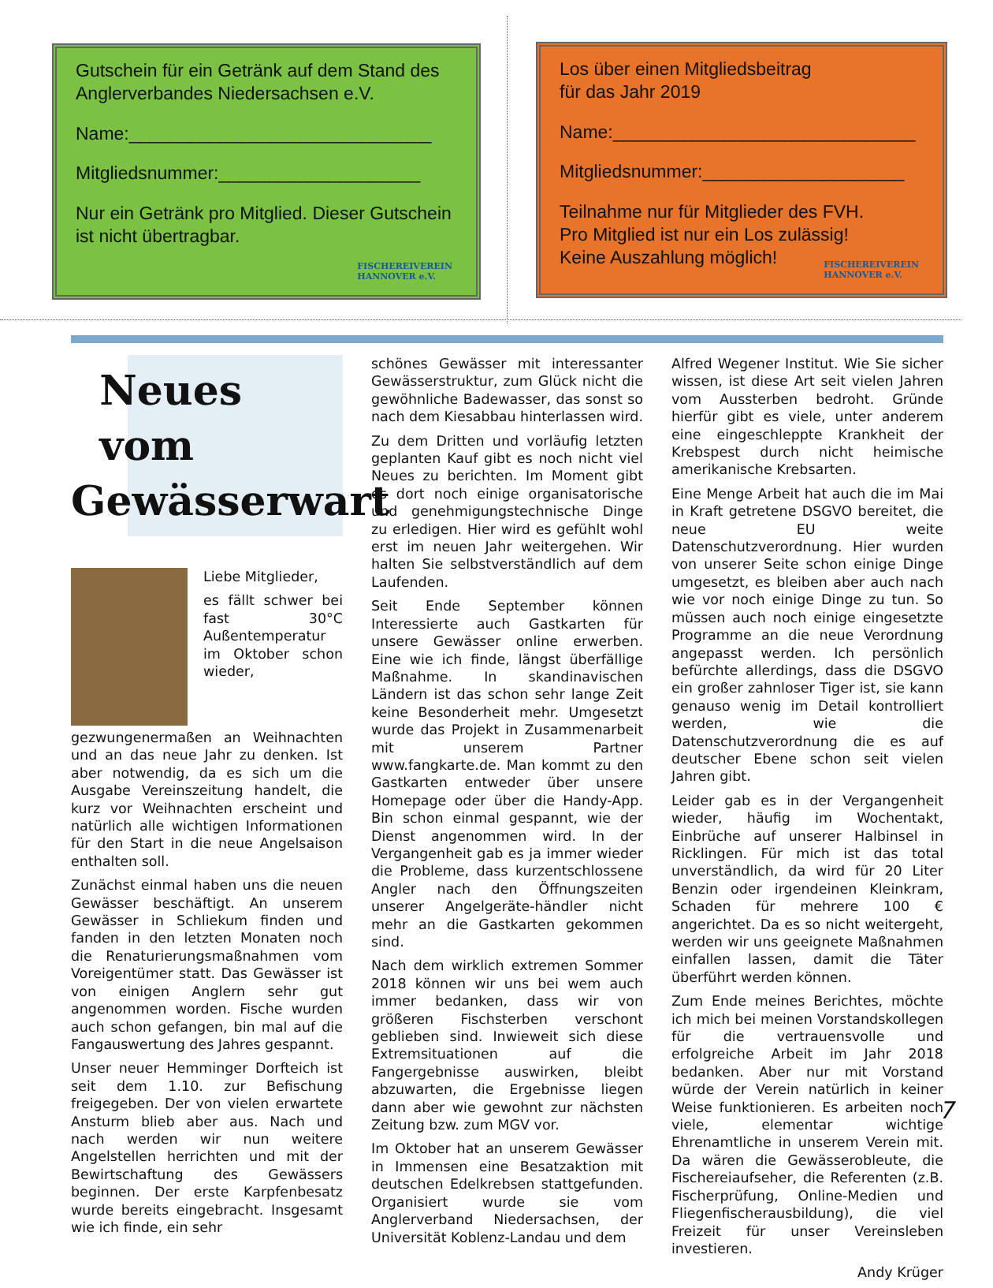Gutschein für ein Getränk auf dem Stand des Anglerverbandes Niedersachsen e.V.
Name:______________________________
Mitgliedsnummer:____________________
Nur ein Getränk pro Mitglied. Dieser Gutschein ist nicht übertragbar.
FISCHEREIVEREIN
HANNOVER e.V.
Los über einen Mitgliedsbeitrag
für das Jahr 2019
Name:______________________________
Mitgliedsnummer:____________________
Teilnahme nur für Mitglieder des FVH.
Pro Mitglied ist nur ein Los zulässig!
Keine Auszahlung möglich!
FISCHEREIVEREIN
HANNOVER e.V.
Neues
vom
Gewässerwart
Liebe Mitglieder,
es fällt schwer bei fast 30°C Außentemperatur im Oktober schon wieder, gezwungenermaßen an Weihnachten und an das neue Jahr zu denken. Ist aber notwendig, da es sich um die Ausgabe Vereinszeitung handelt, die kurz vor Weihnachten erscheint und natürlich alle wichtigen Informationen für den Start in die neue Angelsaison enthalten soll.
Zunächst einmal haben uns die neuen Gewässer beschäftigt. An unserem Gewässer in Schliekum finden und fanden in den letzten Monaten noch die Renaturierungsmaßnahmen vom Voreigentümer statt. Das Gewässer ist von einigen Anglern sehr gut angenommen worden. Fische wurden auch schon gefangen, bin mal auf die Fangauswertung des Jahres gespannt.
Unser neuer Hemminger Dorfteich ist seit dem 1.10. zur Befischung freigegeben. Der von vielen erwartete Ansturm blieb aber aus. Nach und nach werden wir nun weitere Angelstellen herrichten und mit der Bewirtschaftung des Gewässers beginnen. Der erste Karpfenbesatz wurde bereits eingebracht. Insgesamt wie ich finde, ein sehr
schönes Gewässer mit interessanter Gewässerstruktur, zum Glück nicht die gewöhnliche Badewasser, das sonst so nach dem Kiesabbau hinterlassen wird.
Zu dem Dritten und vorläufig letzten geplanten Kauf gibt es noch nicht viel Neues zu berichten. Im Moment gibt es dort noch einige organisatorische und genehmigungstechnische Dinge zu erledigen. Hier wird es gefühlt wohl erst im neuen Jahr weitergehen. Wir halten Sie selbstverständlich auf dem Laufenden.
Seit Ende September können Interessierte auch Gastkarten für unsere Gewässer online erwerben. Eine wie ich finde, längst überfällige Maßnahme. In skandinavischen Ländern ist das schon sehr lange Zeit keine Besonderheit mehr. Umgesetzt wurde das Projekt in Zusammenarbeit mit unserem Partner www.fangkarte.de. Man kommt zu den Gastkarten entweder über unsere Homepage oder über die Handy-App. Bin schon einmal gespannt, wie der Dienst angenommen wird. In der Vergangenheit gab es ja immer wieder die Probleme, dass kurzentschlossene Angler nach den Öffnungszeiten unserer Angelgeräte-händler nicht mehr an die Gastkarten gekommen sind.
Nach dem wirklich extremen Sommer 2018 können wir uns bei wem auch immer bedanken, dass wir von größeren Fischsterben verschont geblieben sind. Inwieweit sich diese Extremsituationen auf die Fangergebnisse auswirken, bleibt abzuwarten, die Ergebnisse liegen dann aber wie gewohnt zur nächsten Zeitung bzw. zum MGV vor.
Im Oktober hat an unserem Gewässer in Immensen eine Besatzaktion mit deutschen Edelkrebsen stattgefunden. Organisiert wurde sie vom Anglerverband Niedersachsen, der Universität Koblenz-Landau und dem
Alfred Wegener Institut. Wie Sie sicher wissen, ist diese Art seit vielen Jahren vom Aussterben bedroht. Gründe hierfür gibt es viele, unter anderem eine eingeschleppte Krankheit der Krebspest durch nicht heimische amerikanische Krebsarten.
Eine Menge Arbeit hat auch die im Mai in Kraft getretene DSGVO bereitet, die neue EU weite Datenschutzverordnung. Hier wurden von unserer Seite schon einige Dinge umgesetzt, es bleiben aber auch nach wie vor noch einige Dinge zu tun. So müssen auch noch einige eingesetzte Programme an die neue Verordnung angepasst werden. Ich persönlich befürchte allerdings, dass die DSGVO ein großer zahnloser Tiger ist, sie kann genauso wenig im Detail kontrolliert werden, wie die Datenschutzverordnung die es auf deutscher Ebene schon seit vielen Jahren gibt.
Leider gab es in der Vergangenheit wieder, häufig im Wochentakt, Einbrüche auf unserer Halbinsel in Ricklingen. Für mich ist das total unverständlich, da wird für 20 Liter Benzin oder irgendeinen Kleinkram, Schaden für mehrere 100 € angerichtet. Da es so nicht weitergeht, werden wir uns geeignete Maßnahmen einfallen lassen, damit die Täter überführt werden können.
Zum Ende meines Berichtes, möchte ich mich bei meinen Vorstandskollegen für die vertrauensvolle und erfolgreiche Arbeit im Jahr 2018 bedanken. Aber nur mit Vorstand würde der Verein natürlich in keiner Weise funktionieren. Es arbeiten noch viele, elementar wichtige Ehrenamtliche in unserem Verein mit. Da wären die Gewässerobleute, die Fischereiaufseher, die Referenten (z.B. Fischerprüfung, Online-Medien und Fliegenfischerausbildung), die viel Freizeit für unser Vereinsleben investieren.
Andy Krüger
7